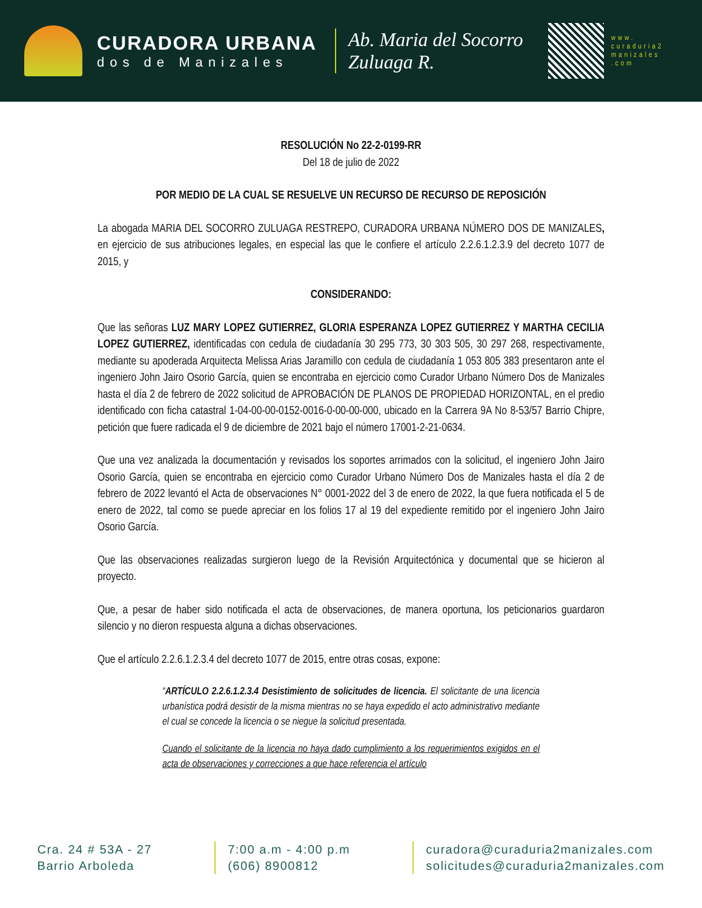CURADORA URBANA
dos de Manizales
Ab. Maria del Socorro Zuluaga R.
www. curaduria2 manizales .com
RESOLUCIÓN No 22-2-0199-RR
Del 18 de julio de 2022
POR MEDIO DE LA CUAL SE RESUELVE UN RECURSO DE RECURSO DE REPOSICIÓN
La abogada MARIA DEL SOCORRO ZULUAGA RESTREPO, CURADORA URBANA NÚMERO DOS DE MANIZALES, en ejercicio de sus atribuciones legales, en especial las que le confiere el artículo 2.2.6.1.2.3.9 del decreto 1077 de 2015, y
CONSIDERANDO:
Que las señoras LUZ MARY LOPEZ GUTIERREZ, GLORIA ESPERANZA LOPEZ GUTIERREZ Y MARTHA CECILIA LOPEZ GUTIERREZ, identificadas con cedula de ciudadanía 30 295 773, 30 303 505, 30 297 268, respectivamente, mediante su apoderada Arquitecta Melissa Arias Jaramillo con cedula de ciudadanía 1 053 805 383 presentaron ante el ingeniero John Jairo Osorio García, quien se encontraba en ejercicio como Curador Urbano Número Dos de Manizales hasta el día 2 de febrero de 2022 solicitud de APROBACIÓN DE PLANOS DE PROPIEDAD HORIZONTAL, en el predio identificado con ficha catastral 1-04-00-00-0152-0016-0-00-00-000, ubicado en la Carrera 9A No 8-53/57 Barrio Chipre, petición que fuere radicada el 9 de diciembre de 2021 bajo el número 17001-2-21-0634.
Que una vez analizada la documentación y revisados los soportes arrimados con la solicitud, el ingeniero John Jairo Osorio García, quien se encontraba en ejercicio como Curador Urbano Número Dos de Manizales hasta el día 2 de febrero de 2022 levantó el Acta de observaciones N° 0001-2022 del 3 de enero de 2022, la que fuera notificada el 5 de enero de 2022, tal como se puede apreciar en los folios 17 al 19 del expediente remitido por el ingeniero John Jairo Osorio García.
Que las observaciones realizadas surgieron luego de la Revisión Arquitectónica y documental que se hicieron al proyecto.
Que, a pesar de haber sido notificada el acta de observaciones, de manera oportuna, los peticionarios guardaron silencio y no dieron respuesta alguna a dichas observaciones.
Que el artículo 2.2.6.1.2.3.4 del decreto 1077 de 2015, entre otras cosas, expone:
“ARTÍCULO 2.2.6.1.2.3.4 Desistimiento de solicitudes de licencia. El solicitante de una licencia urbanística podrá desistir de la misma mientras no se haya expedido el acto administrativo mediante el cual se concede la licencia o se niegue la solicitud presentada.
Cuando el solicitante de la licencia no haya dado cumplimiento a los requerimientos exigidos en el acta de observaciones y correcciones a que hace referencia el artículo
Cra. 24 # 53A - 27
Barrio Arboleda
7:00 a.m - 4:00 p.m
(606) 8900812
curadora@curaduria2manizales.com
solicitudes@curaduria2manizales.com